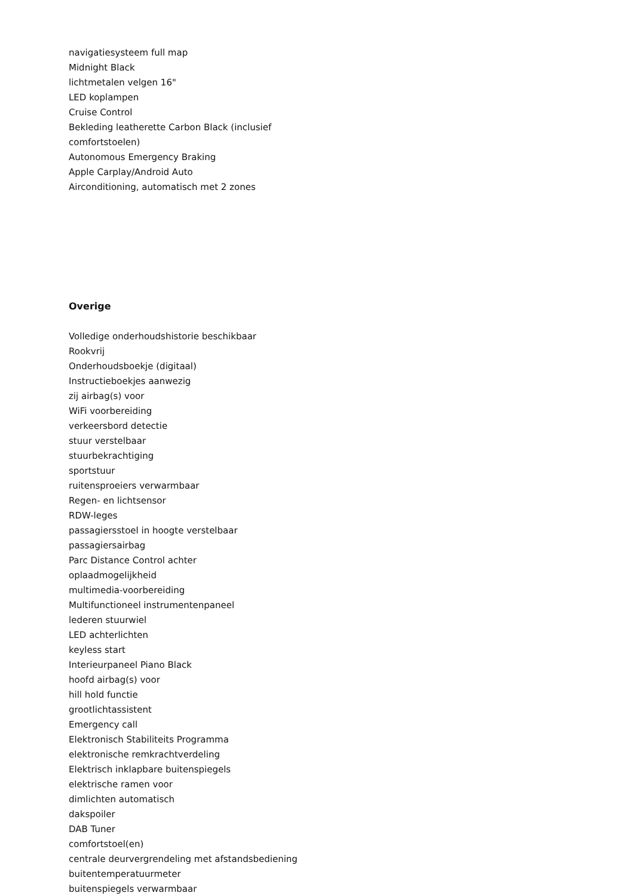navigatiesysteem full map
Midnight Black
lichtmetalen velgen 16"
LED koplampen
Cruise Control
Bekleding leatherette Carbon Black (inclusief comfortstoelen)
Autonomous Emergency Braking
Apple Carplay/Android Auto
Airconditioning, automatisch met 2 zones
Overige
Volledige onderhoudshistorie beschikbaar
Rookvrij
Onderhoudsboekje (digitaal)
Instructieboekjes aanwezig
zij airbag(s) voor
WiFi voorbereiding
verkeersbord detectie
stuur verstelbaar
stuurbekrachtiging
sportstuur
ruitensproeiers verwarmbaar
Regen- en lichtsensor
RDW-leges
passagiersstoel in hoogte verstelbaar
passagiersairbag
Parc Distance Control achter
oplaadmogelijkheid
multimedia-voorbereiding
Multifunctioneel instrumentenpaneel
lederen stuurwiel
LED achterlichten
keyless start
Interieurpaneel Piano Black
hoofd airbag(s) voor
hill hold functie
grootlichtassistent
Emergency call
Elektronisch Stabiliteits Programma
elektronische remkrachtverdeling
Elektrisch inklapbare buitenspiegels
elektrische ramen voor
dimlichten automatisch
dakspoiler
DAB Tuner
comfortstoel(en)
centrale deurvergrendeling met afstandsbediening
buitentemperatuurmeter
buitenspiegels verwarmbaar